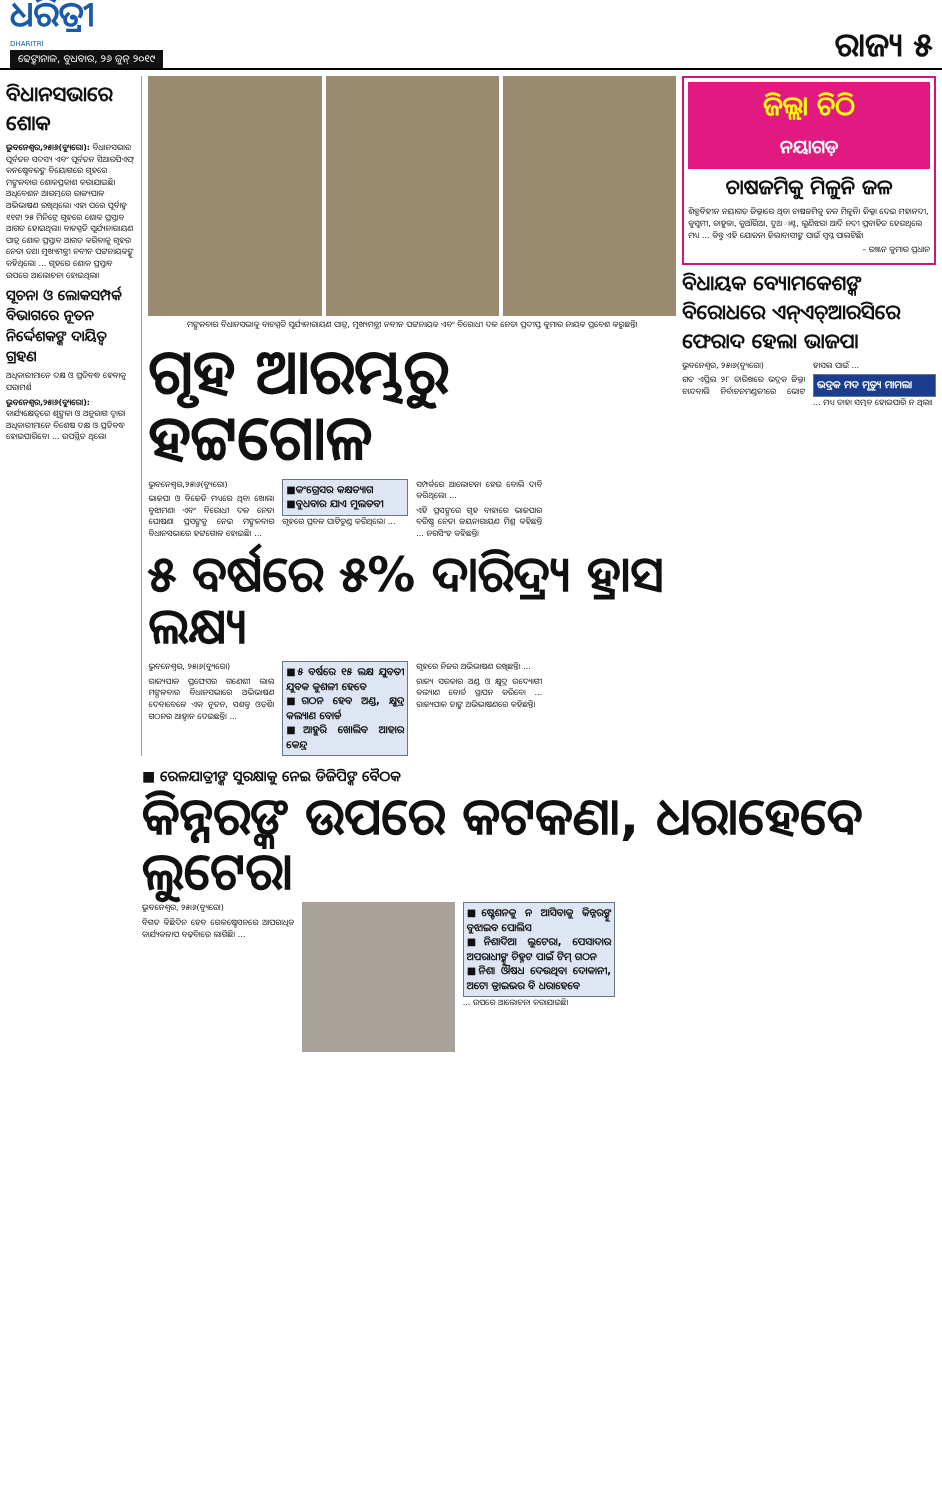ଧରିତ୍ରୀ
DHARITRI
ଢେଙ୍କାନାଳ, ବୁଧବାର, ୨୬ ଜୁନ୍ ୨୦୧୯
ରାଜ୍ୟ ୫
ବିଧାନସଭାରେ ଶୋକ
ଭୁବନେଶ୍ୱର,୨୫।୬(ବ୍ୟୁରୋ): ବିଧାନସଭାର ପୂର୍ବତନ ସଦସ୍ୟ ଏବଂ ପୂର୍ବତନ ସିଆରପିଏଫ୍ କନଷ୍ଟେବଳଙ୍କ ବିୟୋଗରେ ଗୃହରେ ମଙ୍ଗଳବାର ଶୋକପ୍ରକାଶ କରାଯାଇଛି। ଅଧିବେଶନ ଆରମ୍ଭରେ ରାଜ୍ୟପାଳ ଅଭିଭାଷଣ ରଖିଥିଲେ। ଏହା ପରେ ପୂର୍ବାହ୍ନ ୧୧ଟା ୨୫ ମିନିଟ୍ରେ ଗୃହରେ ଶୋକ ପ୍ରସ୍ତାବ ଆଗତ ହୋଇଥିଲା। ବାଚସ୍ପତି ସୂର୍ଯ୍ୟନାରାୟଣ ପାତ୍ର ଶୋକ ପ୍ରସ୍ତାବ ଆଗତ କରିବାକୁ ଗୃହର ନେତା ତଥା ମୁଖ୍ୟମନ୍ତ୍ରୀ ନବୀନ ପଟ୍ଟନାୟକଙ୍କୁ କହିଥିଲେ। ... ଗୃହରେ ଶୋକ ପ୍ରସ୍ତାବ ଉପରେ ଆଲୋଚନା ହୋଇଥିଲା।
ସୂଚନା ଓ ଲୋକସମ୍ପର୍କ ବିଭାଗରେ ନୂତନ ନିର୍ଦ୍ଦେଶକଙ୍କ ଦାୟିତ୍ୱ ଗ୍ରହଣ
ଅଧିକାରୀମାନେ ଦକ୍ଷ ଓ ପ୍ରତିବଦ୍ଧ ହେବାକୁ ପରାମର୍ଶ
ଭୁବନେଶ୍ୱର,୨୫।୬(ବ୍ୟୁରୋ): କାର୍ଯ୍ୟକ୍ଷେତ୍ରରେ ଶୃଙ୍ଖଳା ଓ ଅନୁରାଗ ଦ୍ୱାରା ଅଧିକାରୀମାନେ ବିଶେଷ ଦକ୍ଷ ଓ ପ୍ରତିବଦ୍ଧ ହୋଇପାରିବେ। ... ଉପସ୍ଥିତ ଥିଲେ।
ମଙ୍ଗଳବାର ବିଧାନସଭାକୁ ବାଚସ୍ପତି ସୂର୍ଯ୍ୟନାରାୟଣ ପାତ୍ର, ମୁଖ୍ୟମନ୍ତ୍ରୀ ନବୀନ ପଟ୍ଟନାୟକ ଏବଂ ବିରୋଧୀ ଦଳ ନେତା ପ୍ରଦୀପ୍ତ କୁମାର ନାୟକ ପ୍ରବେଶ କରୁଛନ୍ତି।
ଗୃହ ଆରମ୍ଭରୁ ହଟ୍ଟଗୋଳ
ଭୁବନେଶ୍ୱର,୨୫।୬(ବ୍ୟୁରୋ)
ଭାଜପା ଓ ବିଜେଡି ମଧ୍ୟରେ ଥିବା ଖୋଲା ବୁଝାମଣା ଏବଂ ବିରୋଧୀ ଦଳ ନେତା ଘୋଷଣା ପ୍ରସଙ୍ଗକୁ ନେଇ ମଙ୍ଗଳବାର ବିଧାନସଭାରେ ହଟ୍ଟଗୋଳ ହୋଇଛି। ...
■କଂଗ୍ରେସର କକ୍ଷତ୍ୟାଗ
■ବୁଧବାର ଯାଏ ମୁଲତବୀ
ଗୃହରେ ପ୍ରବଳ ପାଟିତୁଣ୍ଡ କରିଥିଲେ। ...
ସମ୍ପର୍କରେ ଆଲୋଚନା ହେଉ ବୋଲି ଦାବି କରିଥିଲେ। ...
ଏହି ପ୍ରସଙ୍ଗରେ ଗୃହ ବାହାରେ ଭାଜପାର ବରିଷ୍ଠ ନେତା ଜୟନାରାୟଣ ମିଶ୍ର କହିଛନ୍ତି ... ନରସିଂହ କହିଛନ୍ତି।
୫ ବର୍ଷରେ ୫% ଦାରିଦ୍ର୍ୟ ହ୍ରାସ ଲକ୍ଷ୍ୟ
ଭୁବନେଶ୍ୱର, ୨୫।୬(ବ୍ୟୁରୋ)
ରାଜ୍ୟପାଳ ପ୍ରଫେସର ଗଣେଶୀ ଲାଲ ମଙ୍ଗଳବାର ବିଧାନସଭାରେ ଅଭିଭାଷଣ ଦେବାବେଳେ ଏକ ନୂତନ, ସଶକ୍ତ ଓଡ଼ିଶା ଗଠନର ଆହ୍ୱାନ ଦେଇଛନ୍ତି। ...
■୫ ବର୍ଷରେ ୧୫ ଲକ୍ଷ ଯୁବତୀ ଯୁବକ କୁଶଳୀ ହେବେ
■ଗଠନ ହେବ ଅଣ୍ଡ, କ୍ଷୁଦ୍ର କଲ୍ୟାଣ ବୋର୍ଡ
■ଆହୁରି ଖୋଲିବ ଆହାର କେନ୍ଦ୍ର
ଗୃହରେ ନିଜର ଅଭିଭାଷଣ ରଖିଛନ୍ତି। ...
ରାଜ୍ୟ ସରକାର ଅଣ୍ଡ ଓ କ୍ଷୁଦ୍ର ଉଦ୍ୟୋଗୀ କଲ୍ୟାଣ ବୋର୍ଡ ସ୍ଥାପନ କରିବେ। ... ରାଜ୍ୟପାଳ ତାଙ୍କ ଅଭିଭାଷଣରେ କହିଛନ୍ତି।
ଜିଲ୍ଲା ଚିଠି
ନୟାଗଡ଼
ଚାଷଜମିକୁ ମିଳୁନି ଜଳ
ଶିଳ୍ପବିହୀନ ନୟାଗଡ଼ ଜିଲ୍ଲାରେ ଥିବା ଚାଷଜମିକୁ ଜଳ ମିଳୁନି। ଜିଲ୍ଲା ଦେଇ ମହାନଦୀ, କୁସୁମୀ, ଡାହୁକା, କୁଆଁରିଆ, ଦୁଅାଣ୍ଟ, ଲୁଣିଝରା ଆଦି ନଦୀ ପ୍ରବାହିତ ହେଉଥିଲେ ମଧ୍ୟ ... କିନ୍ତୁ ଏହି ଯୋଜନା ଜିଲାବାସୀଙ୍କ ପାଇଁ ସ୍ୱପ୍ନ ପାଲଟିଛି।
– ରଞ୍ଜନ କୁମାର ପ୍ରଧାନ
ବିଧାୟକ ବ୍ୟୋମକେଶଙ୍କ ବିରୋଧରେ ଏନ୍ଏଚ୍ଆରସିରେ ଫେରାଦ ହେଲା ଭାଜପା
ଭୁବନେଶ୍ୱର, ୨୫।୬(ବ୍ୟୁରୋ)
ଗତ ଏପ୍ରିଲ ୨୮ ତାରିଖରେ ଭଦ୍ରକ ଜିଲ୍ଲା ଚାନ୍ଦବାଲି ନିର୍ବାଚନମଣ୍ଡଳୀରେ ଭୋଟ ହାସଲ ପାଇଁ ...
ଭଦ୍ରକ ମଦ ମୃତ୍ୟୁ ମାମଲା
... ମଧ୍ୟ ତାହା ସମ୍ଭବ ହୋଇପାରି ନ ଥିଲା।
■ ରେଳଯାତ୍ରୀଙ୍କ ସୁରକ୍ଷାକୁ ନେଇ ଡିଜିପିଙ୍କ ବୈଠକ
କିନ୍ନରଙ୍କ ଉପରେ କଟକଣା, ଧରାହେବେ ଲୁଟେରା
ଭୁବନେଶ୍ୱର, ୨୫।୬(ବ୍ୟୁରୋ)
ବିଗତ କିଛିଦିନ ହେବ ରେଳଷ୍ଟେସନରେ ଆପରାଧିକ କାର୍ଯ୍ୟକଳାପ ବଢ଼ିବାରେ ଲାଗିଛି। ...
■ଷ୍ଟେଶନକୁ ନ ଆସିବାକୁ କିନ୍ନରଙ୍କୁ ବୁଝାଇବ ପୋଲିସ
■ନିଶାଦିଆ ଲୁଟେରା, ପେସାଦାର ଅପରାଧୀଙ୍କୁ ଚିହ୍ନଟ ପାଇଁ ଟିମ୍ ଗଠନ
■ନିଶା ଔଷଧ ଦେଉଥିବା ଦୋକାନୀ, ଅଟୋ ଡ୍ରାଇଭର ବି ଧରାହେବେ
... ଉପରେ ଆଲୋଚନା କରାଯାଇଛି।